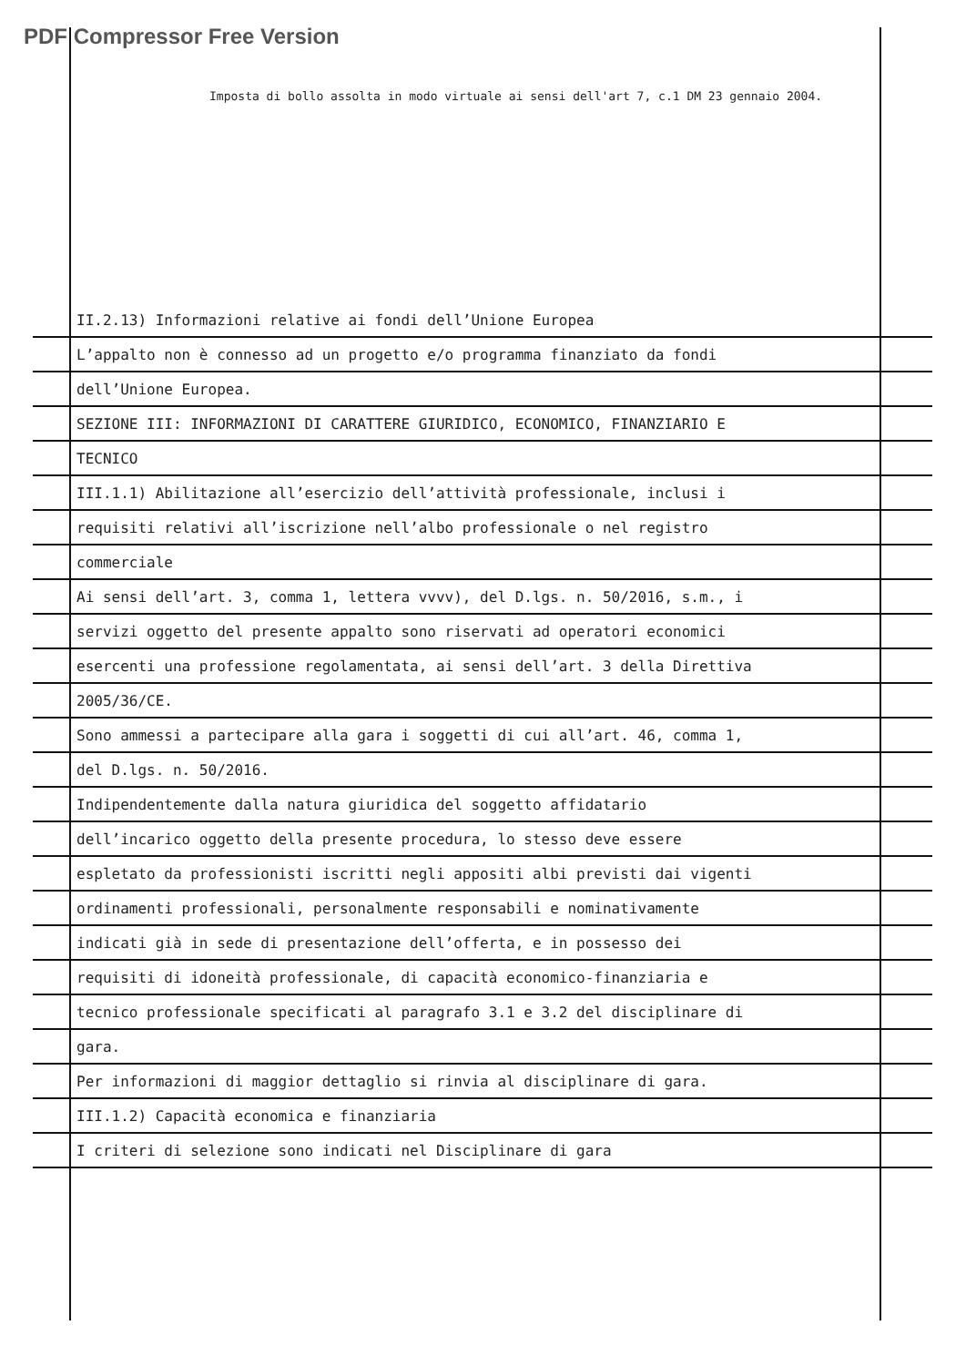PDF Compressor Free Version
Imposta di bollo assolta in modo virtuale ai sensi dell'art 7, c.1 DM 23 gennaio 2004.
II.2.13) Informazioni relative ai fondi dell’Unione Europea
L’appalto non è connesso ad un progetto e/o programma finanziato da fondi
dell’Unione Europea.
SEZIONE III: INFORMAZIONI DI CARATTERE GIURIDICO, ECONOMICO, FINANZIARIO E
TECNICO
III.1.1) Abilitazione all’esercizio dell’attività professionale, inclusi i
requisiti relativi all’iscrizione nell’albo professionale o nel registro
commerciale
Ai sensi dell’art. 3, comma 1, lettera vvvv), del D.lgs. n. 50/2016, s.m., i
servizi oggetto del presente appalto sono riservati ad operatori economici
esercenti una professione regolamentata, ai sensi dell’art. 3 della Direttiva
2005/36/CE.
Sono ammessi a partecipare alla gara i soggetti di cui all’art. 46, comma 1,
del D.lgs. n. 50/2016.
Indipendentemente dalla natura giuridica del soggetto affidatario
dell’incarico oggetto della presente procedura, lo stesso deve essere
espletato da professionisti iscritti negli appositi albi previsti dai vigenti
ordinamenti professionali, personalmente responsabili e nominativamente
indicati già in sede di presentazione dell’offerta, e in possesso dei
requisiti di idoneità professionale, di capacità economico-finanziaria e
tecnico professionale specificati al paragrafo 3.1 e 3.2 del disciplinare di
gara.
Per informazioni di maggior dettaglio si rinvia al disciplinare di gara.
III.1.2) Capacità economica e finanziaria
I criteri di selezione sono indicati nel Disciplinare di gara